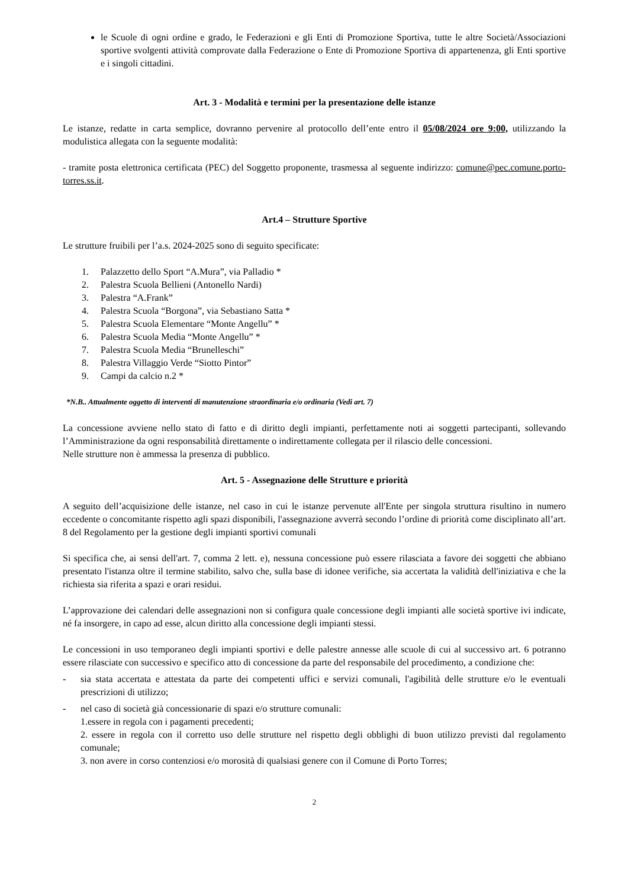le Scuole di ogni ordine e grado, le Federazioni e gli Enti di Promozione Sportiva, tutte le altre Società/Associazioni sportive svolgenti attività comprovate dalla Federazione o Ente di Promozione Sportiva di appartenenza, gli Enti sportive e i singoli cittadini.
Art. 3 - Modalità e termini per la presentazione delle istanze
Le istanze, redatte in carta semplice, dovranno pervenire al protocollo dell’ente entro il 05/08/2024 ore 9:00, utilizzando la modulistica allegata con la seguente modalità:
- tramite posta elettronica certificata (PEC) del Soggetto proponente, trasmessa al seguente indirizzo: comune@pec.comune.porto-torres.ss.it.
Art.4 – Strutture Sportive
Le strutture fruibili per l’a.s. 2024-2025 sono di seguito specificate:
1. Palazzetto dello Sport “A.Mura”, via Palladio *
2. Palestra Scuola Bellieni (Antonello Nardi)
3. Palestra “A.Frank”
4. Palestra Scuola “Borgona”, via Sebastiano Satta *
5. Palestra Scuola Elementare “Monte Angellu” *
6. Palestra Scuola Media “Monte Angellu” *
7. Palestra Scuola Media “Brunelleschi”
8. Palestra Villaggio Verde “Siotto Pintor”
9. Campi da calcio n.2 *
*N.B.. Attualmente oggetto di interventi di manutenzione straordinaria e/o ordinaria (Vedi art. 7)
La concessione avviene nello stato di fatto e di diritto degli impianti, perfettamente noti ai soggetti partecipanti, sollevando l’Amministrazione da ogni responsabilità direttamente o indirettamente collegata per il rilascio delle concessioni.
Nelle strutture non è ammessa la presenza di pubblico.
Art. 5 - Assegnazione delle Strutture e priorità
A seguito dell’acquisizione delle istanze, nel caso in cui le istanze pervenute all'Ente per singola struttura risultino in numero eccedente o concomitante rispetto agli spazi disponibili, l'assegnazione avverrà secondo l’ordine di priorità come disciplinato all’art. 8 del Regolamento per la gestione degli impianti sportivi comunali
Si specifica che, ai sensi dell'art. 7, comma 2 lett. e), nessuna concessione può essere rilasciata a favore dei soggetti che abbiano presentato l'istanza oltre il termine stabilito, salvo che, sulla base di idonee verifiche, sia accertata la validità dell'iniziativa e che la richiesta sia riferita a spazi e orari residui.
L’approvazione dei calendari delle assegnazioni non si configura quale concessione degli impianti alle società sportive ivi indicate, né fa insorgere, in capo ad esse, alcun diritto alla concessione degli impianti stessi.
Le concessioni in uso temporaneo degli impianti sportivi e delle palestre annesse alle scuole di cui al successivo art. 6 potranno essere rilasciate con successivo e specifico atto di concessione da parte del responsabile del procedimento, a condizione che:
- sia stata accertata e attestata da parte dei competenti uffici e servizi comunali, l'agibilità delle strutture e/o le eventuali prescrizioni di utilizzo;
- nel caso di società già concessionarie di spazi e/o strutture comunali:
1.essere in regola con i pagamenti precedenti;
2. essere in regola con il corretto uso delle strutture nel rispetto degli obblighi di buon utilizzo previsti dal regolamento comunale;
3. non avere in corso contenziosi e/o morosità di qualsiasi genere con il Comune di Porto Torres;
2